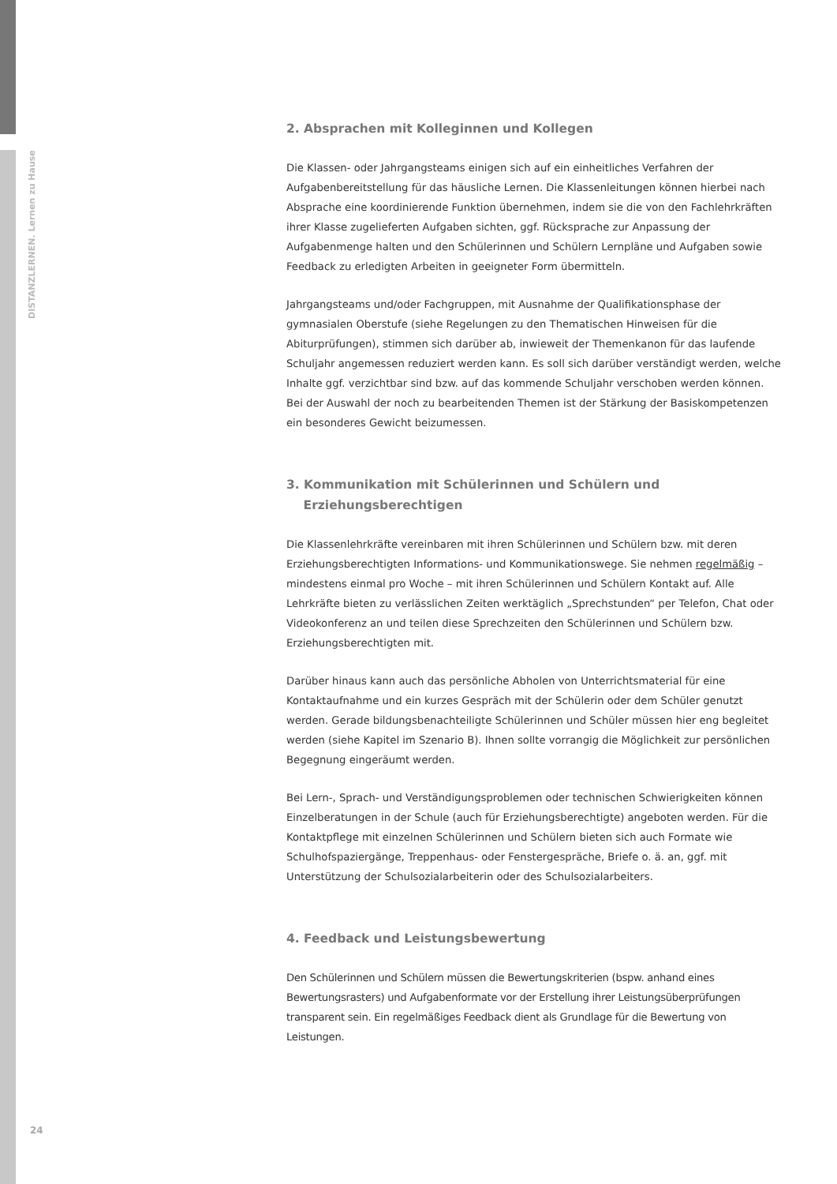DISTANZLERNEN. Lernen zu Hause
2. Absprachen mit Kolleginnen und Kollegen
Die Klassen- oder Jahrgangsteams einigen sich auf ein einheitliches Verfahren der Aufgabenbereitstellung für das häusliche Lernen. Die Klassenleitungen können hierbei nach Absprache eine koordinierende Funktion übernehmen, indem sie die von den Fachlehrkräften ihrer Klasse zugelieferten Aufgaben sichten, ggf. Rücksprache zur Anpassung der Aufgabenmenge halten und den Schülerinnen und Schülern Lernpläne und Aufgaben sowie Feedback zu erledigten Arbeiten in geeigneter Form übermitteln.
Jahrgangsteams und/oder Fachgruppen, mit Ausnahme der Qualifikationsphase der gymnasialen Oberstufe (siehe Regelungen zu den Thematischen Hinweisen für die Abiturprüfungen), stimmen sich darüber ab, inwieweit der Themenkanon für das laufende Schuljahr angemessen reduziert werden kann. Es soll sich darüber verständigt werden, welche Inhalte ggf. verzichtbar sind bzw. auf das kommende Schuljahr verschoben werden können. Bei der Auswahl der noch zu bearbeitenden Themen ist der Stärkung der Basiskompetenzen ein besonderes Gewicht beizumessen.
3. Kommunikation mit Schülerinnen und Schülern und
Erziehungsberechtigen
Die Klassenlehrkräfte vereinbaren mit ihren Schülerinnen und Schülern bzw. mit deren Erziehungsberechtigten Informations- und Kommunikationswege. Sie nehmen regelmäßig – mindestens einmal pro Woche – mit ihren Schülerinnen und Schülern Kontakt auf. Alle Lehrkräfte bieten zu verlässlichen Zeiten werktäglich „Sprechstunden“ per Telefon, Chat oder Videokonferenz an und teilen diese Sprechzeiten den Schülerinnen und Schülern bzw. Erziehungsberechtigten mit.
Darüber hinaus kann auch das persönliche Abholen von Unterrichtsmaterial für eine Kontaktaufnahme und ein kurzes Gespräch mit der Schülerin oder dem Schüler genutzt werden. Gerade bildungsbenachteiligte Schülerinnen und Schüler müssen hier eng begleitet werden (siehe Kapitel im Szenario B). Ihnen sollte vorrangig die Möglichkeit zur persönlichen Begegnung eingeräumt werden.
Bei Lern-, Sprach- und Verständigungsproblemen oder technischen Schwierigkeiten können Einzelberatungen in der Schule (auch für Erziehungsberechtigte) angeboten werden. Für die Kontaktpflege mit einzelnen Schülerinnen und Schülern bieten sich auch Formate wie Schulhofspaziergänge, Treppenhaus- oder Fenstergespräche, Briefe o. ä. an, ggf. mit Unterstützung der Schulsozialarbeiterin oder des Schulsozialarbeiters.
4. Feedback und Leistungsbewertung
Den Schülerinnen und Schülern müssen die Bewertungskriterien (bspw. anhand eines Bewertungsrasters) und Aufgabenformate vor der Erstellung ihrer Leistungsüberprüfungen transparent sein. Ein regelmäßiges Feedback dient als Grundlage für die Bewertung von Leistungen.
24